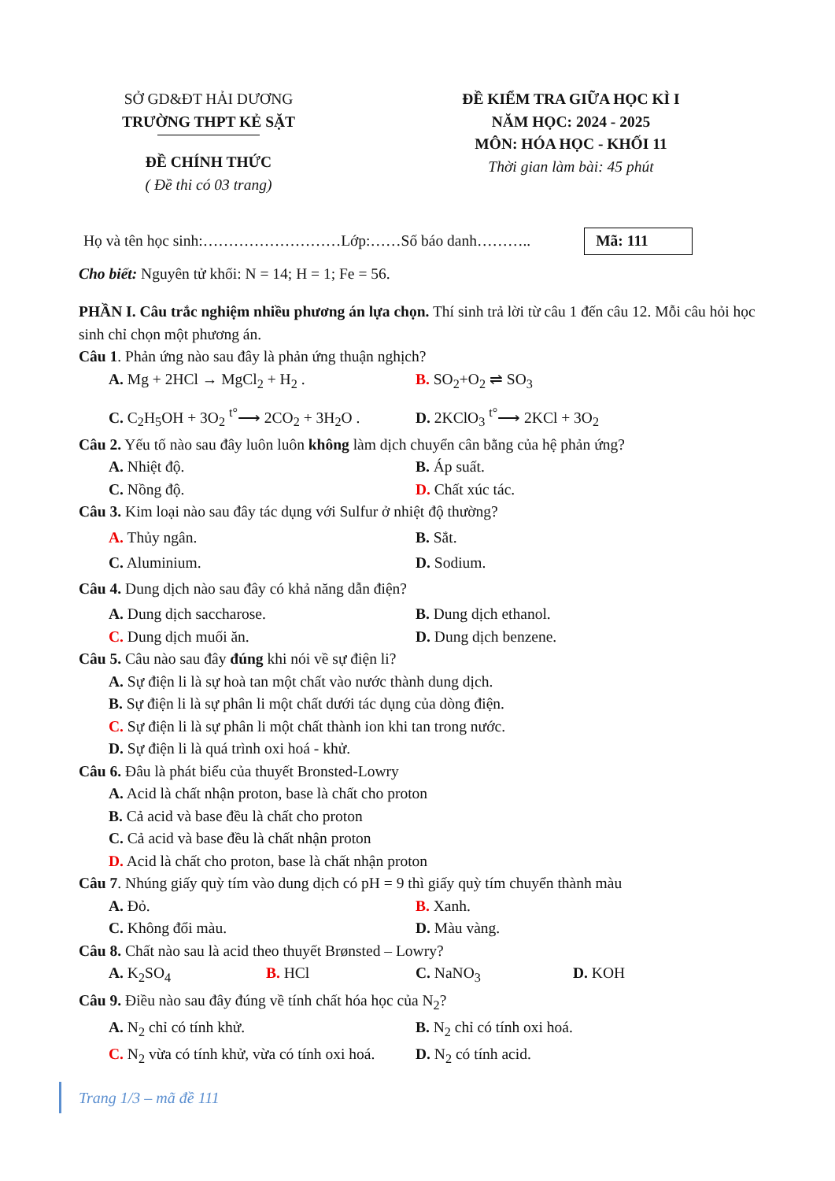SỞ GD&ĐT HẢI DƯƠNG
TRƯỜNG THPT KẺ SẶT
ĐỀ CHÍNH THỨC
( Đề thi có 03 trang)
ĐỀ KIỂM TRA GIỮA HỌC KÌ I
NĂM HỌC: 2024 - 2025
MÔN: HÓA HỌC - KHỐI 11
Thời gian làm bài: 45 phút
Họ và tên học sinh:………………………Lớp:……Số báo danh……….. Mã: 111
Cho biết: Nguyên tử khối: N = 14; H = 1; Fe = 56.
PHẦN I. Câu trắc nghiệm nhiều phương án lựa chọn. Thí sinh trả lời từ câu 1 đến câu 12. Mỗi câu hỏi học sinh chỉ chọn một phương án.
Câu 1. Phản ứng nào sau đây là phản ứng thuận nghịch?
A. Mg + 2HCl → MgCl<sub>2</sub> + H<sub>2</sub> . B. SO<sub>2</sub>+O<sub>2</sub> ⇌ SO<sub>3</sub>
C. C<sub>2</sub>H<sub>5</sub>OH + 3O<sub>2</sub> <sup>t°</sup>⟶ 2CO<sub>2</sub> + 3H<sub>2</sub>O . D. 2KClO<sub>3</sub> <sup>t°</sup>⟶ 2KCl + 3O<sub>2</sub>
Câu 2. Yếu tố nào sau đây luôn luôn không làm dịch chuyển cân bằng của hệ phản ứng?
A. Nhiệt độ. B. Áp suất.
C. Nồng độ. D. Chất xúc tác.
Câu 3. Kim loại nào sau đây tác dụng với Sulfur ở nhiệt độ thường?
A. Thủy ngân. B. Sắt.
C. Aluminium. D. Sodium.
Câu 4. Dung dịch nào sau đây có khả năng dẫn điện?
A. Dung dịch saccharose. B. Dung dịch ethanol.
C. Dung dịch muối ăn. D. Dung dịch benzene.
Câu 5. Câu nào sau đây đúng khi nói về sự điện li?
A. Sự điện li là sự hoà tan một chất vào nước thành dung dịch.
B. Sự điện li là sự phân li một chất dưới tác dụng của dòng điện.
C. Sự điện li là sự phân li một chất thành ion khi tan trong nước.
D. Sự điện li là quá trình oxi hoá - khử.
Câu 6. Đâu là phát biểu của thuyết Bronsted-Lowry
A. Acid là chất nhận proton, base là chất cho proton
B. Cả acid và base đều là chất cho proton
C. Cả acid và base đều là chất nhận proton
D. Acid là chất cho proton, base là chất nhận proton
Câu 7. Nhúng giấy quỳ tím vào dung dịch có pH = 9 thì giấy quỳ tím chuyển thành màu
A. Đỏ. B. Xanh.
C. Không đổi màu. D. Màu vàng.
Câu 8. Chất nào sau là acid theo thuyết Brønsted – Lowry?
A. K<sub>2</sub>SO<sub>4</sub> B. HCl C. NaNO<sub>3</sub> D. KOH
Câu 9. Điều nào sau đây đúng về tính chất hóa học của N<sub>2</sub>?
A. N<sub>2</sub> chỉ có tính khử. B. N<sub>2</sub> chỉ có tính oxi hoá.
C. N<sub>2</sub> vừa có tính khử, vừa có tính oxi hoá.
D. N<sub>2</sub> có tính acid.
Trang 1/3 – mã đề 111